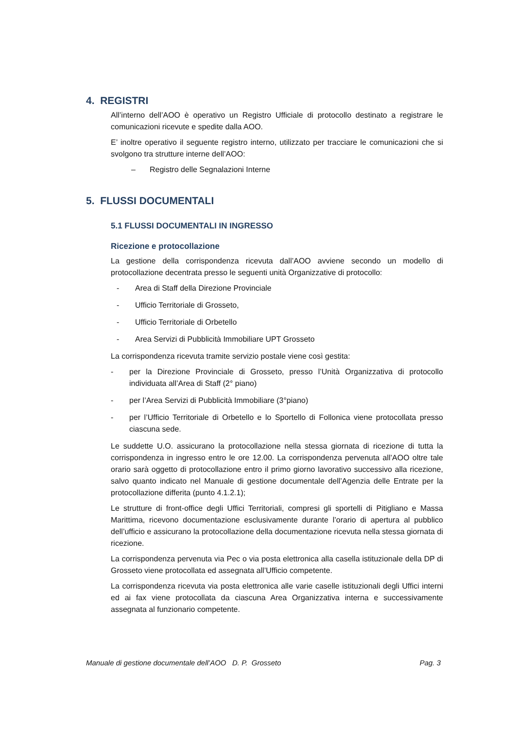4. REGISTRI
All’interno dell’AOO è operativo un Registro Ufficiale di protocollo destinato a registrare le comunicazioni ricevute e spedite dalla AOO.
E’ inoltre operativo il seguente registro interno, utilizzato per tracciare le comunicazioni che si svolgono tra strutture interne dell’AOO:
– Registro delle Segnalazioni Interne
5. FLUSSI DOCUMENTALI
5.1 FLUSSI DOCUMENTALI IN INGRESSO
Ricezione e protocollazione
La gestione della corrispondenza ricevuta dall’AOO avviene secondo un modello di protocollazione decentrata presso le seguenti unità Organizzative di protocollo:
- Area di Staff della Direzione Provinciale
- Ufficio Territoriale di Grosseto,
- Ufficio Territoriale di Orbetello
- Area Servizi di Pubblicità Immobiliare UPT Grosseto
La corrispondenza ricevuta tramite servizio postale viene così gestita:
- per la Direzione Provinciale di Grosseto, presso l’Unità Organizzativa di protocollo individuata all’Area di Staff (2° piano)
- per l’Area Servizi di Pubblicità Immobiliare (3°piano)
- per l’Ufficio Territoriale di Orbetello e lo Sportello di Follonica viene protocollata presso ciascuna sede.
Le suddette U.O. assicurano la protocollazione nella stessa giornata di ricezione di tutta la corrispondenza in ingresso entro le ore 12.00. La corrispondenza pervenuta all’AOO oltre tale orario sarà oggetto di protocollazione entro il primo giorno lavorativo successivo alla ricezione, salvo quanto indicato nel Manuale di gestione documentale dell’Agenzia delle Entrate per la protocollazione differita (punto 4.1.2.1);
Le strutture di front-office degli Uffici Territoriali, compresi gli sportelli di Pitigliano e Massa Marittima, ricevono documentazione esclusivamente durante l’orario di apertura al pubblico dell’ufficio e assicurano la protocollazione della documentazione ricevuta nella stessa giornata di ricezione.
La corrispondenza pervenuta via Pec o via posta elettronica alla casella istituzionale della DP di Grosseto viene protocollata ed assegnata all’Ufficio competente.
La corrispondenza ricevuta via posta elettronica alle varie caselle istituzionali degli Uffici interni ed ai fax viene protocollata da ciascuna Area Organizzativa interna e successivamente assegnata al funzionario competente.
Manuale di gestione documentale dell’AOO D. P. Grosseto Pag. 3